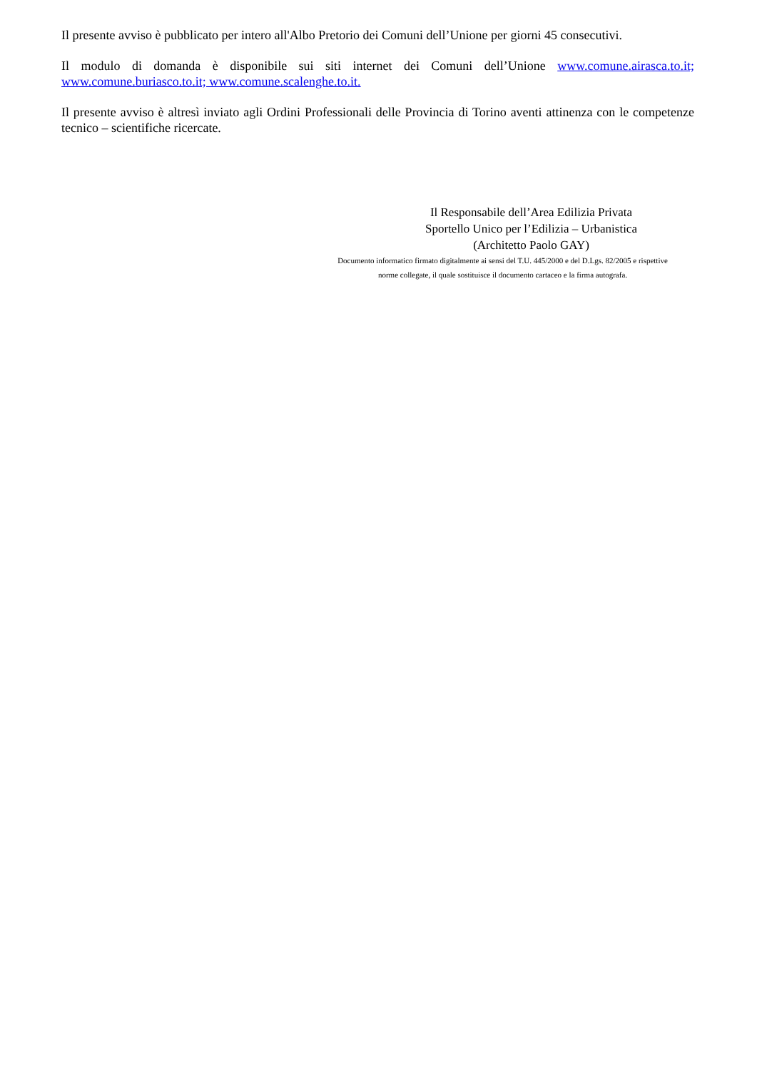Il presente avviso è pubblicato per intero all'Albo Pretorio dei Comuni dell’Unione per giorni 45 consecutivi.
Il modulo di domanda è disponibile sui siti internet dei Comuni dell’Unione www.comune.airasca.to.it; www.comune.buriasco.to.it; www.comune.scalenghe.to.it.
Il presente avviso è altresì inviato agli Ordini Professionali delle Provincia di Torino aventi attinenza con le competenze tecnico – scientifiche ricercate.
Il Responsabile dell’Area Edilizia Privata
Sportello Unico per l’Edilizia – Urbanistica
(Architetto Paolo GAY)
Documento informatico firmato digitalmente ai sensi del T.U. 445/2000 e del D.Lgs. 82/2005 e rispettive
norme collegate, il quale sostituisce il documento cartaceo e la firma autografa.